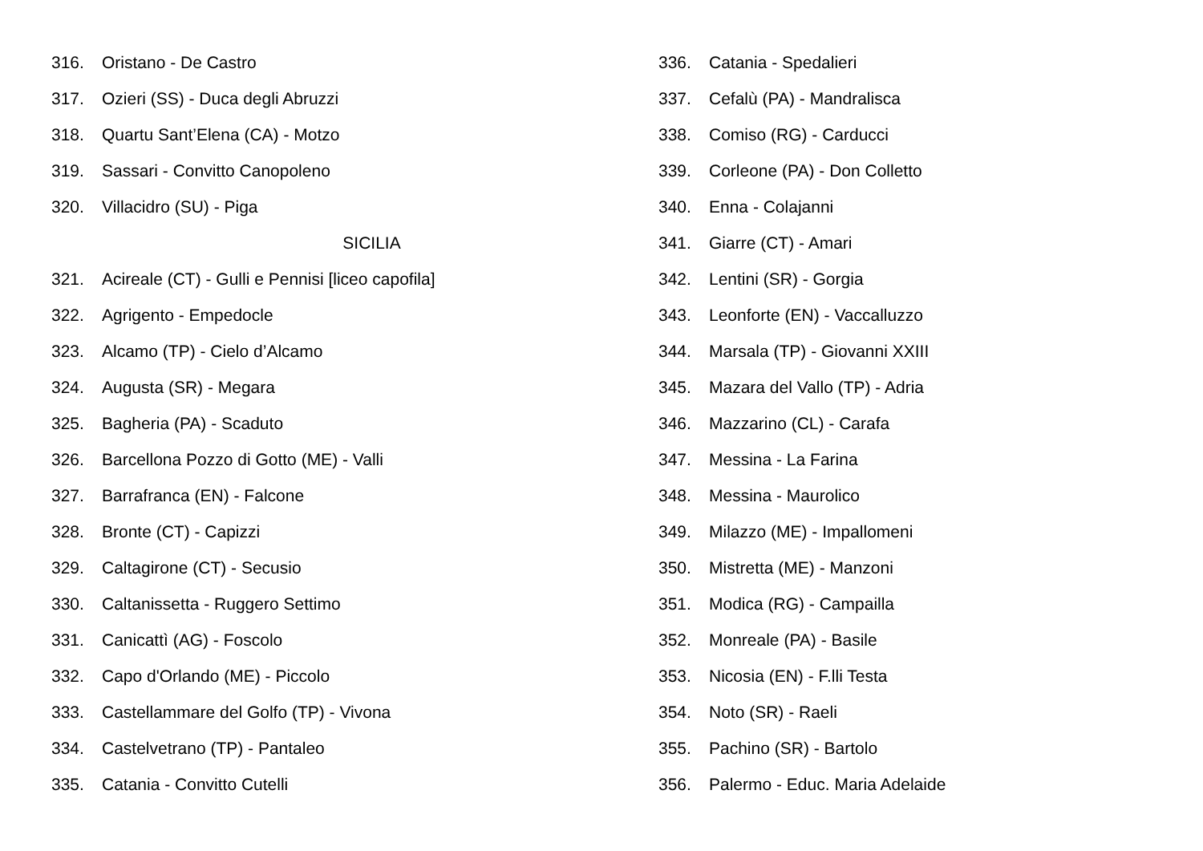316. Oristano - De Castro
317. Ozieri (SS) - Duca degli Abruzzi
318. Quartu Sant’Elena (CA) - Motzo
319. Sassari - Convitto Canopoleno
320. Villacidro (SU) - Piga
SICILIA
321. Acireale (CT) - Gulli e Pennisi [liceo capofila]
322. Agrigento - Empedocle
323. Alcamo (TP) - Cielo d’Alcamo
324. Augusta (SR) - Megara
325. Bagheria (PA) - Scaduto
326. Barcellona Pozzo di Gotto (ME) - Valli
327. Barrafranca (EN) - Falcone
328. Bronte (CT) - Capizzi
329. Caltagirone (CT) - Secusio
330. Caltanissetta - Ruggero Settimo
331. Canicattì (AG) - Foscolo
332. Capo d'Orlando (ME) - Piccolo
333. Castellammare del Golfo (TP) - Vivona
334. Castelvetrano (TP) - Pantaleo
335. Catania - Convitto Cutelli
336. Catania - Spedalieri
337. Cefalù (PA) - Mandralisca
338. Comiso (RG) - Carducci
339. Corleone (PA) - Don Colletto
340. Enna - Colajanni
341. Giarre (CT) - Amari
342. Lentini (SR) - Gorgia
343. Leonforte (EN) - Vaccalluzzo
344. Marsala (TP) - Giovanni XXIII
345. Mazara del Vallo (TP) - Adria
346. Mazzarino (CL) - Carafa
347. Messina - La Farina
348. Messina - Maurolico
349. Milazzo (ME) - Impallomeni
350. Mistretta (ME) - Manzoni
351. Modica (RG) - Campailla
352. Monreale (PA) - Basile
353. Nicosia (EN) - F.lli Testa
354. Noto (SR) - Raeli
355. Pachino (SR) - Bartolo
356. Palermo - Educ. Maria Adelaide